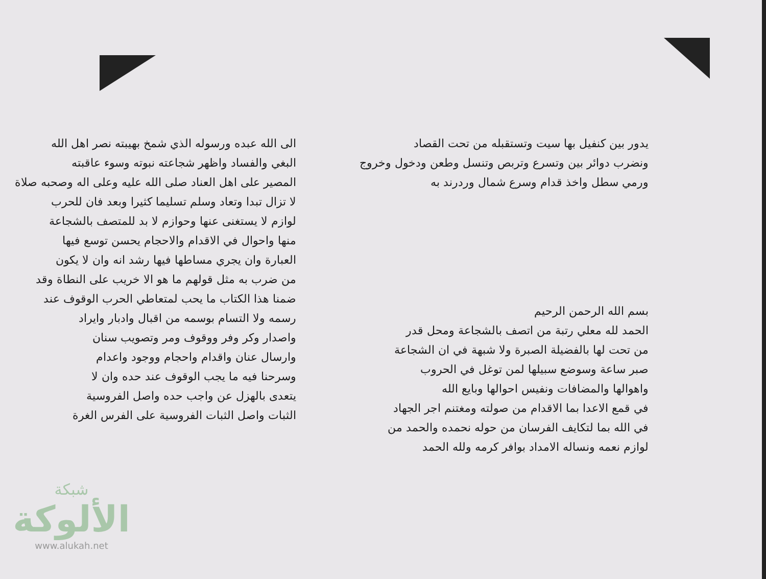يدور بين كنفيل بها سيت وتستقبله من تحت القصاد
ونضرب دوائر بين وتسرع وتربص وتنسل وطعن ودخول وخروج
ورمي سطل واخذ قدام وسرع شمال وردرند به
بسم الله الرحمن الرحيم
الحمد لله معلي رتبة من اتصف بالشجاعة ومحل قدر
من تحت لها بالفضيلة الصبرة ولا شبهة في ان الشجاعة
صبر ساعة وسوضع سبيلها لمن توغل في الحروب
واهوالها والمضافات ونفيس احوالها وبايع الله
في قمع الاعدا بما الاقدام من صولته ومغتنم اجر الجهاد
في الله بما لتكايف الفرسان من حوله نحمده والحمد من
لوازم نعمه ونساله الامداد بوافر كرمه ولله الحمد
الى الله عبده ورسوله الذي شمخ بهيبته نصر اهل الله
البغي والفساد واظهر شجاعته نبوته وسوء عاقبته
المصير على اهل العناد صلى الله عليه وعلى اله وصحبه صلاة
لا تزال تبدا وتعاد وسلم تسليما كثيرا وبعد فان للحرب
لوازم لا يستغنى عنها وحوازم لا بد للمتصف بالشجاعة
منها واحوال في الاقدام والاحجام يحسن توسع فيها
العبارة وان يجري مساطها فيها رشد انه وان لا يكون
من ضرب به مثل قولهم ما هو الا خريب على النطاة وقد
ضمنا هذا الكتاب ما يحب لمتعاطي الحرب الوقوف عند
رسمه ولا التسام بوسمه من اقبال وادبار وايراد
واصدار وكر وفر ووقوف ومر وتصويب سنان
وارسال عنان واقدام واحجام ووجود واعدام
وسرحنا فيه ما يجب الوقوف عند حده وان لا
يتعدى بالهزل عن واجب حده واصل الفروسية
الثبات واصل الثبات الفروسية على الفرس الغرة
شبكة
الألوكة
www.alukah.net